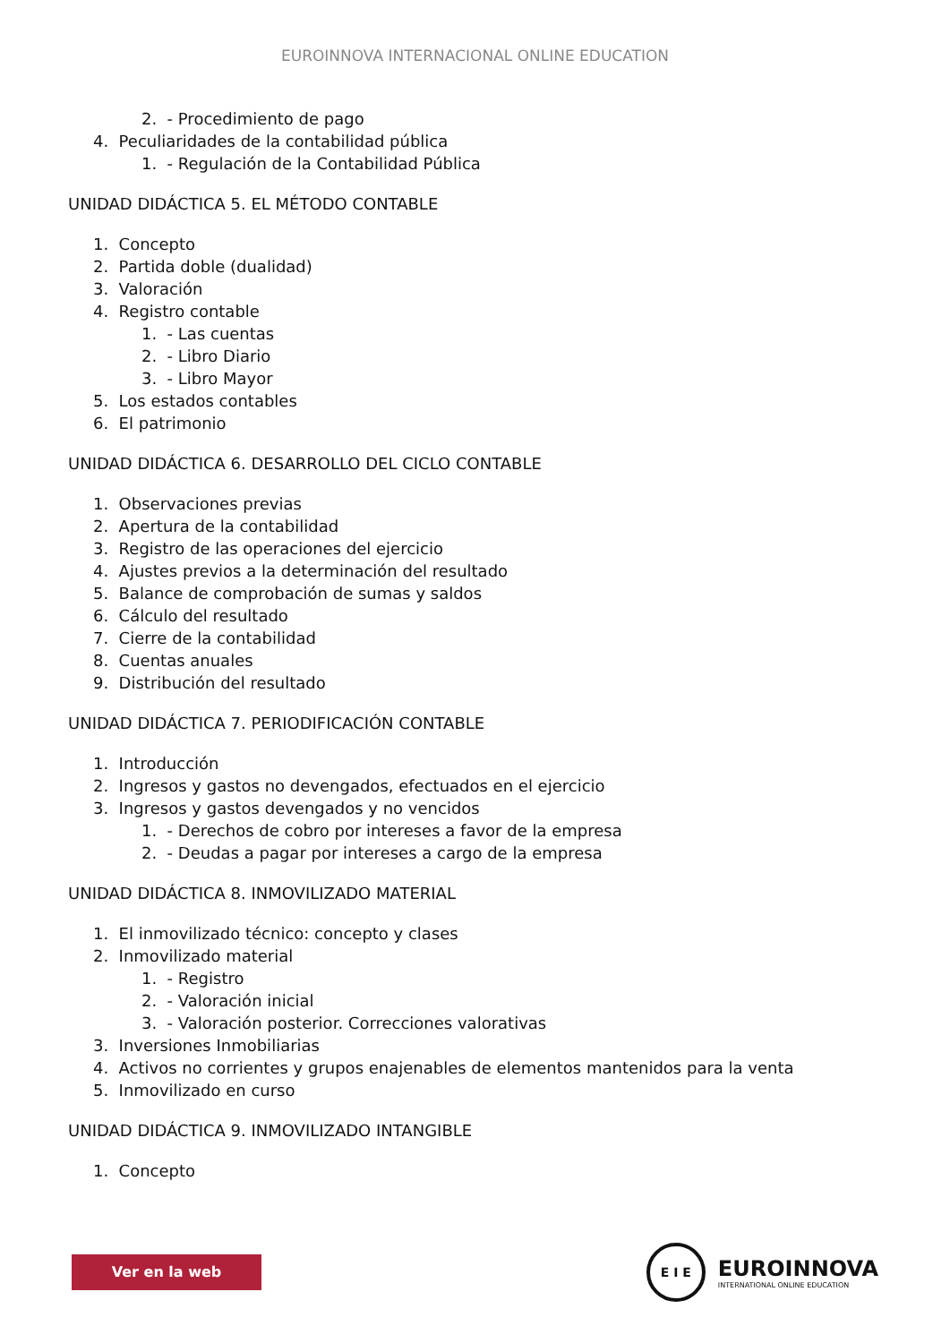EUROINNOVA INTERNACIONAL ONLINE EDUCATION
2. - Procedimiento de pago
4. Peculiaridades de la contabilidad pública
1. - Regulación de la Contabilidad Pública
UNIDAD DIDÁCTICA 5. EL MÉTODO CONTABLE
1. Concepto
2. Partida doble (dualidad)
3. Valoración
4. Registro contable
1. - Las cuentas
2. - Libro Diario
3. - Libro Mayor
5. Los estados contables
6. El patrimonio
UNIDAD DIDÁCTICA 6. DESARROLLO DEL CICLO CONTABLE
1. Observaciones previas
2. Apertura de la contabilidad
3. Registro de las operaciones del ejercicio
4. Ajustes previos a la determinación del resultado
5. Balance de comprobación de sumas y saldos
6. Cálculo del resultado
7. Cierre de la contabilidad
8. Cuentas anuales
9. Distribución del resultado
UNIDAD DIDÁCTICA 7. PERIODIFICACIÓN CONTABLE
1. Introducción
2. Ingresos y gastos no devengados, efectuados en el ejercicio
3. Ingresos y gastos devengados y no vencidos
1. - Derechos de cobro por intereses a favor de la empresa
2. - Deudas a pagar por intereses a cargo de la empresa
UNIDAD DIDÁCTICA 8. INMOVILIZADO MATERIAL
1. El inmovilizado técnico: concepto y clases
2. Inmovilizado material
1. - Registro
2. - Valoración inicial
3. - Valoración posterior. Correcciones valorativas
3. Inversiones Inmobiliarias
4. Activos no corrientes y grupos enajenables de elementos mantenidos para la venta
5. Inmovilizado en curso
UNIDAD DIDÁCTICA 9. INMOVILIZADO INTANGIBLE
1. Concepto
Ver en la web
E I E
EUROINNOVA
INTERNATIONAL ONLINE EDUCATION